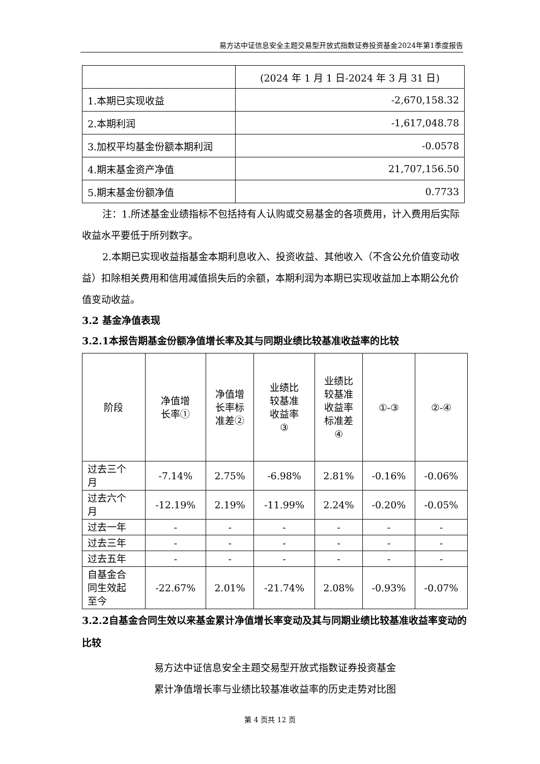易方达中证信息安全主题交易型开放式指数证券投资基金2024年第1季度报告
| | (2024 年 1 月 1 日-2024 年 3 月 31 日) |
| 1.本期已实现收益 | -2,670,158.32 |
| 2.本期利润 | -1,617,048.78 |
| 3.加权平均基金份额本期利润 | -0.0578 |
| 4.期末基金资产净值 | 21,707,156.50 |
| 5.期末基金份额净值 | 0.7733 |
注：1.所述基金业绩指标不包括持有人认购或交易基金的各项费用，计入费用后实际收益水平要低于所列数字。
2.本期已实现收益指基金本期利息收入、投资收益、其他收入（不含公允价值变动收益）扣除相关费用和信用减值损失后的余额，本期利润为本期已实现收益加上本期公允价值变动收益。
3.2 基金净值表现
3.2.1本报告期基金份额净值增长率及其与同期业绩比较基准收益率的比较
| 阶段 | 净值增 长率① | 净值增 长率标 准差② | 业绩比 较基准 收益率 ③ | 业绩比 较基准 收益率 标准差 ④ | ①-③ | ②-④ |
| 过去三个 月 | -7.14% | 2.75% | -6.98% | 2.81% | -0.16% | -0.06% |
| 过去六个 月 | -12.19% | 2.19% | -11.99% | 2.24% | -0.20% | -0.05% |
| 过去一年 | - | - | - | - | - | - |
| 过去三年 | - | - | - | - | - | - |
| 过去五年 | - | - | - | - | - | - |
| 自基金合 同生效起 至今 | -22.67% | 2.01% | -21.74% | 2.08% | -0.93% | -0.07% |
3.2.2自基金合同生效以来基金累计净值增长率变动及其与同期业绩比较基准收益率变动的比较
易方达中证信息安全主题交易型开放式指数证券投资基金
累计净值增长率与业绩比较基准收益率的历史走势对比图
第 4 页共 12 页